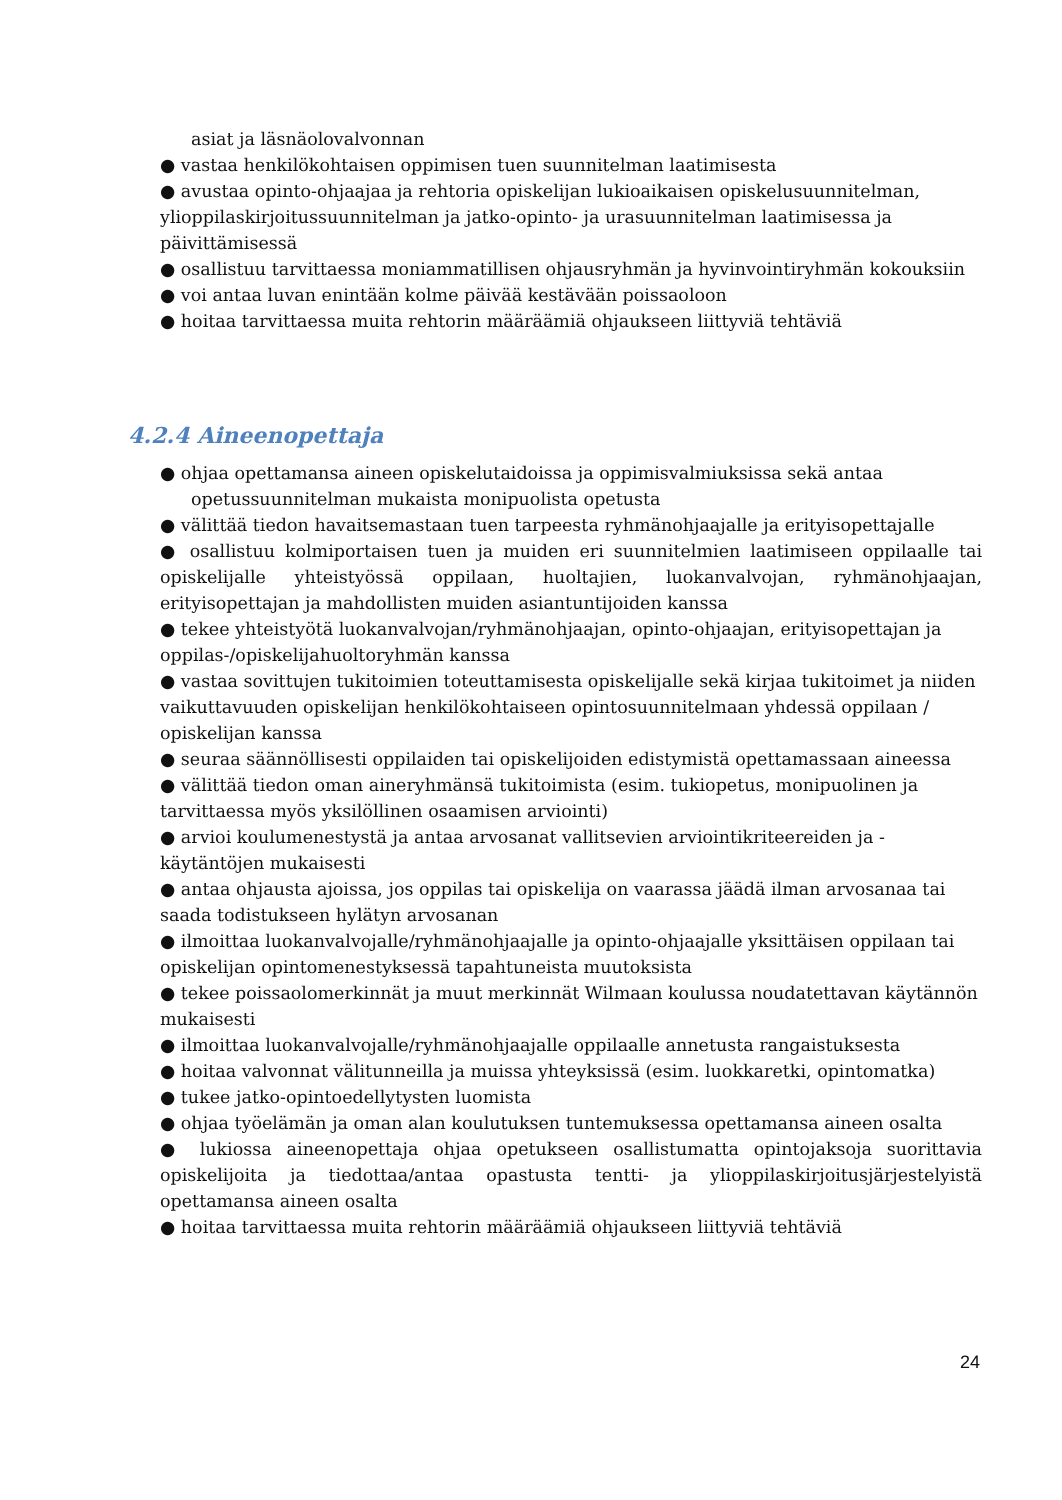asiat ja läsnäolovalvonnan
● vastaa henkilökohtaisen oppimisen tuen suunnitelman laatimisesta
● avustaa opinto-ohjaajaa ja rehtoria opiskelijan lukioaikaisen opiskelusuunnitelman, ylioppilaskirjoitussuunnitelman ja jatko-opinto- ja urasuunnitelman laatimisessa ja päivittämisessä
● osallistuu tarvittaessa moniammatillisen ohjausryhmän ja hyvinvointiryhmän kokouksiin
● voi antaa luvan enintään kolme päivää kestävään poissaoloon
● hoitaa tarvittaessa muita rehtorin määräämiä ohjaukseen liittyviä tehtäviä
4.2.4 Aineenopettaja
● ohjaa opettamansa aineen opiskelutaidoissa ja oppimisvalmiuksissa sekä antaa
opetussuunnitelman mukaista monipuolista opetusta
● välittää tiedon havaitsemastaan tuen tarpeesta ryhmänohjaajalle ja erityisopettajalle
● osallistuu kolmiportaisen tuen ja muiden eri suunnitelmien laatimiseen oppilaalle tai opiskelijalle yhteistyössä oppilaan, huoltajien, luokanvalvojan, ryhmänohjaajan, erityisopettajan ja mahdollisten muiden asiantuntijoiden kanssa
● tekee yhteistyötä luokanvalvojan/ryhmänohjaajan, opinto-ohjaajan, erityisopettajan ja oppilas-/opiskelijahuoltoryhmän kanssa
● vastaa sovittujen tukitoimien toteuttamisesta opiskelijalle sekä kirjaa tukitoimet ja niiden vaikuttavuuden opiskelijan henkilökohtaiseen opintosuunnitelmaan yhdessä oppilaan / opiskelijan kanssa
● seuraa säännöllisesti oppilaiden tai opiskelijoiden edistymistä opettamassaan aineessa
● välittää tiedon oman aineryhmänsä tukitoimista (esim. tukiopetus, monipuolinen ja tarvittaessa myös yksilöllinen osaamisen arviointi)
● arvioi koulumenestystä ja antaa arvosanat vallitsevien arviointikriteereiden ja -käytäntöjen mukaisesti
● antaa ohjausta ajoissa, jos oppilas tai opiskelija on vaarassa jäädä ilman arvosanaa tai saada todistukseen hylätyn arvosanan
● ilmoittaa luokanvalvojalle/ryhmänohjaajalle ja opinto-ohjaajalle yksittäisen oppilaan tai opiskelijan opintomenestyksessä tapahtuneista muutoksista
● tekee poissaolomerkinnät ja muut merkinnät Wilmaan koulussa noudatettavan käytännön mukaisesti
● ilmoittaa luokanvalvojalle/ryhmänohjaajalle oppilaalle annetusta rangaistuksesta
● hoitaa valvonnat välitunneilla ja muissa yhteyksissä (esim. luokkaretki, opintomatka)
● tukee jatko-opintoedellytysten luomista
● ohjaa työelämän ja oman alan koulutuksen tuntemuksessa opettamansa aineen osalta
● lukiossa aineenopettaja ohjaa opetukseen osallistumatta opintojaksoja suorittavia opiskelijoita ja tiedottaa/antaa opastusta tentti- ja ylioppilaskirjoitusjärjestelyistä opettamansa aineen osalta
● hoitaa tarvittaessa muita rehtorin määräämiä ohjaukseen liittyviä tehtäviä
24